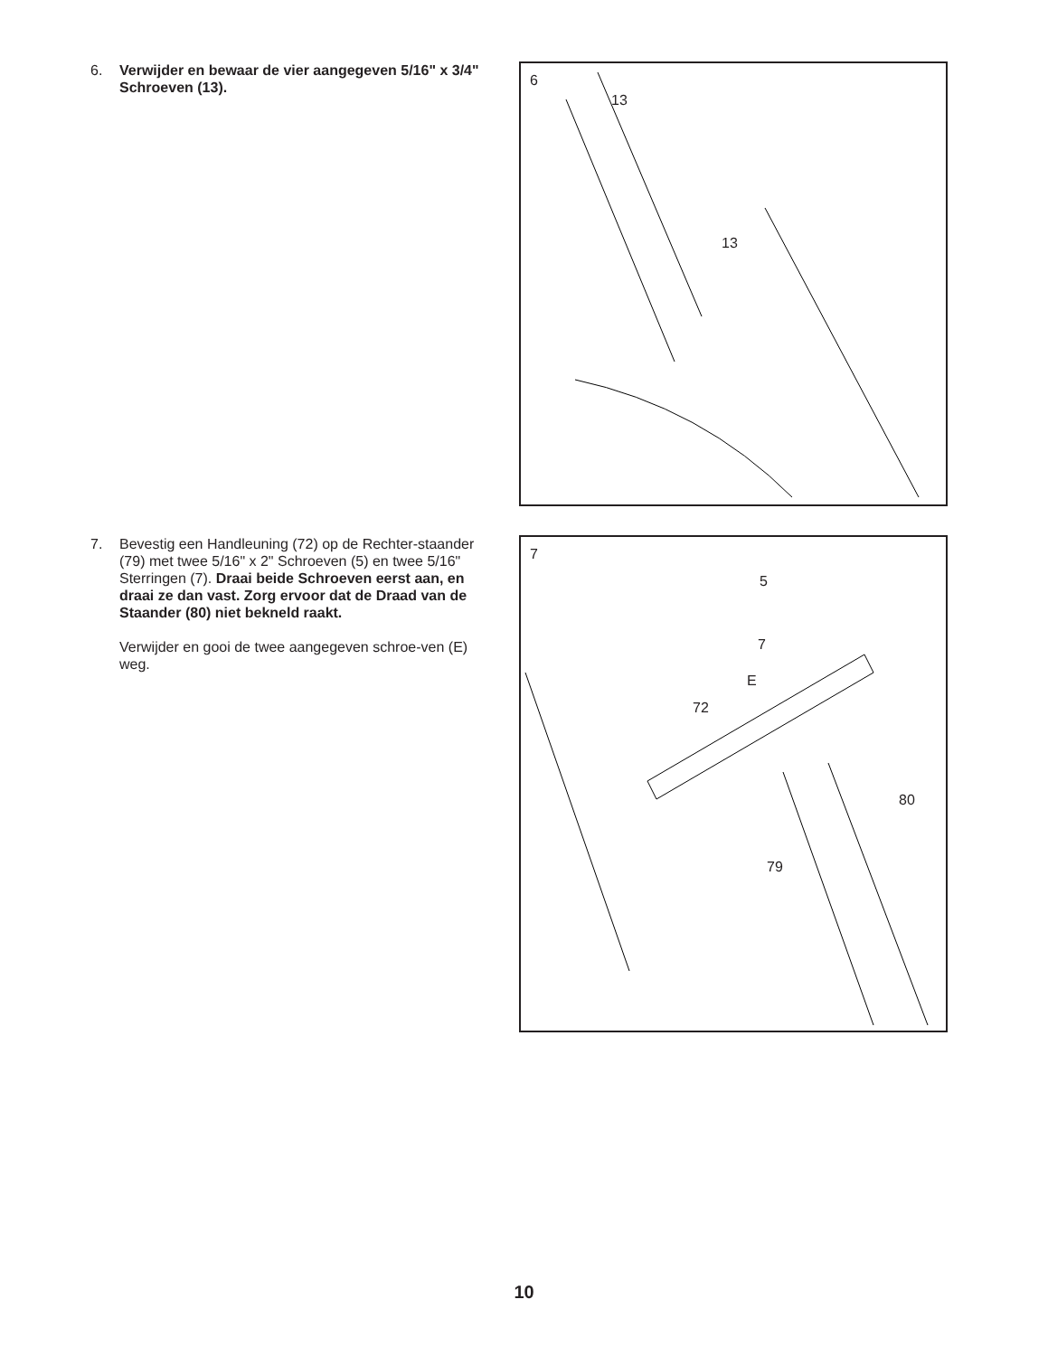6. Verwijder en bewaar de vier aangegeven 5/16" x 3/4" Schroeven (13).
6
13
13
7. Bevestig een Handleuning (72) op de Rechter-staander (79) met twee 5/16" x 2" Schroeven (5) en twee 5/16" Sterringen (7). Draai beide Schroeven eerst aan, en draai ze dan vast. Zorg ervoor dat de Draad van de Staander (80) niet bekneld raakt.
Verwijder en gooi de twee aangegeven schroe-ven (E) weg.
7
5
7
E
72
80
79
10